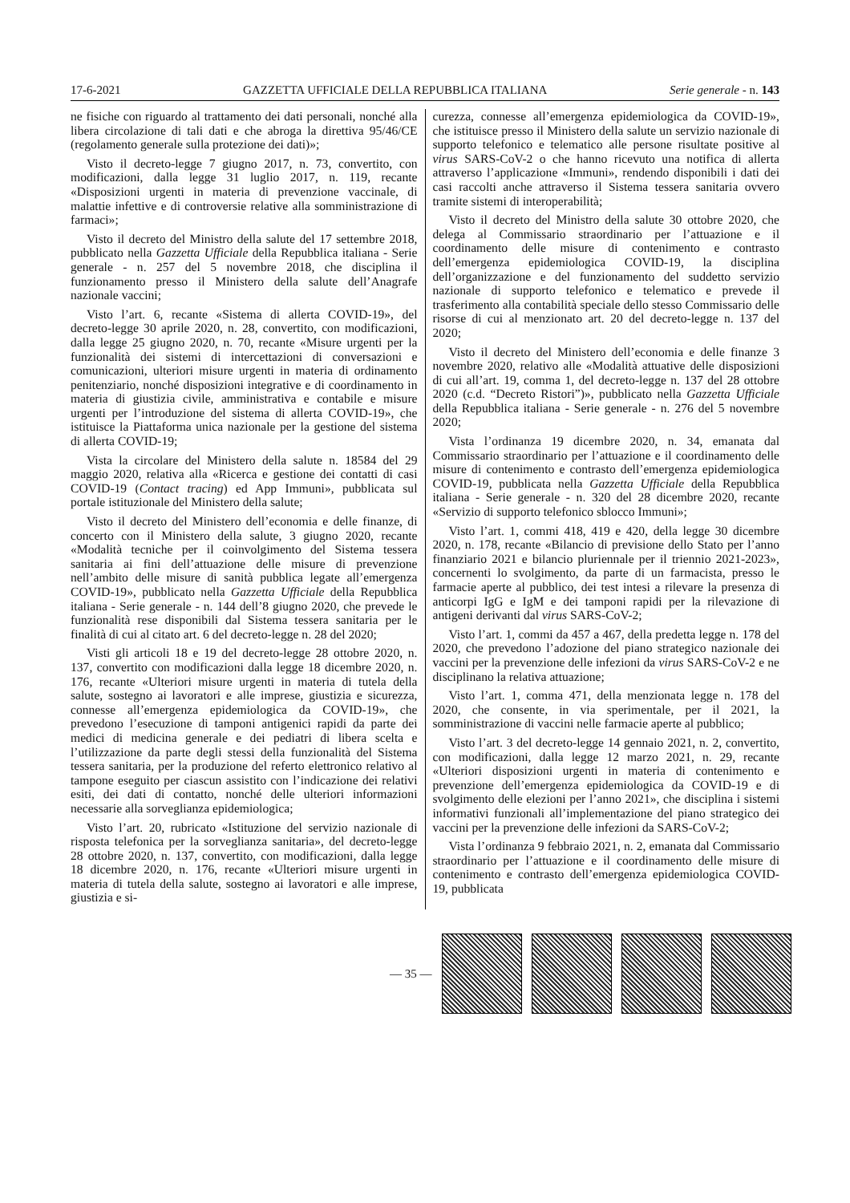17-6-2021 GAZZETTA UFFICIALE DELLA REPUBBLICA ITALIANA Serie generale - n. 143
ne fisiche con riguardo al trattamento dei dati personali, nonché alla libera circolazione di tali dati e che abroga la direttiva 95/46/CE (regolamento generale sulla protezione dei dati)»;
Visto il decreto-legge 7 giugno 2017, n. 73, convertito, con modificazioni, dalla legge 31 luglio 2017, n. 119, recante «Disposizioni urgenti in materia di prevenzione vaccinale, di malattie infettive e di controversie relative alla somministrazione di farmaci»;
Visto il decreto del Ministro della salute del 17 settembre 2018, pubblicato nella Gazzetta Ufficiale della Repubblica italiana - Serie generale - n. 257 del 5 novembre 2018, che disciplina il funzionamento presso il Ministero della salute dell’Anagrafe nazionale vaccini;
Visto l’art. 6, recante «Sistema di allerta COVID-19», del decreto-legge 30 aprile 2020, n. 28, convertito, con modificazioni, dalla legge 25 giugno 2020, n. 70, recante «Misure urgenti per la funzionalità dei sistemi di intercettazioni di conversazioni e comunicazioni, ulteriori misure urgenti in materia di ordinamento penitenziario, nonché disposizioni integrative e di coordinamento in materia di giustizia civile, amministrativa e contabile e misure urgenti per l’introduzione del sistema di allerta COVID-19», che istituisce la Piattaforma unica nazionale per la gestione del sistema di allerta COVID-19;
Vista la circolare del Ministero della salute n. 18584 del 29 maggio 2020, relativa alla «Ricerca e gestione dei contatti di casi COVID-19 (Contact tracing) ed App Immuni», pubblicata sul portale istituzionale del Ministero della salute;
Visto il decreto del Ministero dell’economia e delle finanze, di concerto con il Ministero della salute, 3 giugno 2020, recante «Modalità tecniche per il coinvolgimento del Sistema tessera sanitaria ai fini dell’attuazione delle misure di prevenzione nell’ambito delle misure di sanità pubblica legate all’emergenza COVID-19», pubblicato nella Gazzetta Ufficiale della Repubblica italiana - Serie generale - n. 144 dell’8 giugno 2020, che prevede le funzionalità rese disponibili dal Sistema tessera sanitaria per le finalità di cui al citato art. 6 del decreto-legge n. 28 del 2020;
Visti gli articoli 18 e 19 del decreto-legge 28 ottobre 2020, n. 137, convertito con modificazioni dalla legge 18 dicembre 2020, n. 176, recante «Ulteriori misure urgenti in materia di tutela della salute, sostegno ai lavoratori e alle imprese, giustizia e sicurezza, connesse all’emergenza epidemiologica da COVID-19», che prevedono l’esecuzione di tamponi antigenici rapidi da parte dei medici di medicina generale e dei pediatri di libera scelta e l’utilizzazione da parte degli stessi della funzionalità del Sistema tessera sanitaria, per la produzione del referto elettronico relativo al tampone eseguito per ciascun assistito con l’indicazione dei relativi esiti, dei dati di contatto, nonché delle ulteriori informazioni necessarie alla sorveglianza epidemiologica;
Visto l’art. 20, rubricato «Istituzione del servizio nazionale di risposta telefonica per la sorveglianza sanitaria», del decreto-legge 28 ottobre 2020, n. 137, convertito, con modificazioni, dalla legge 18 dicembre 2020, n. 176, recante «Ulteriori misure urgenti in materia di tutela della salute, sostegno ai lavoratori e alle imprese, giustizia e si-
curezza, connesse all’emergenza epidemiologica da COVID-19», che istituisce presso il Ministero della salute un servizio nazionale di supporto telefonico e telematico alle persone risultate positive al virus SARS-CoV-2 o che hanno ricevuto una notifica di allerta attraverso l’applicazione «Immuni», rendendo disponibili i dati dei casi raccolti anche attraverso il Sistema tessera sanitaria ovvero tramite sistemi di interoperabilità;
Visto il decreto del Ministro della salute 30 ottobre 2020, che delega al Commissario straordinario per l’attuazione e il coordinamento delle misure di contenimento e contrasto dell’emergenza epidemiologica COVID-19, la disciplina dell’organizzazione e del funzionamento del suddetto servizio nazionale di supporto telefonico e telematico e prevede il trasferimento alla contabilità speciale dello stesso Commissario delle risorse di cui al menzionato art. 20 del decreto-legge n. 137 del 2020;
Visto il decreto del Ministero dell’economia e delle finanze 3 novembre 2020, relativo alle «Modalità attuative delle disposizioni di cui all’art. 19, comma 1, del decreto-legge n. 137 del 28 ottobre 2020 (c.d. “Decreto Ristori”)», pubblicato nella Gazzetta Ufficiale della Repubblica italiana - Serie generale - n. 276 del 5 novembre 2020;
Vista l’ordinanza 19 dicembre 2020, n. 34, emanata dal Commissario straordinario per l’attuazione e il coordinamento delle misure di contenimento e contrasto dell’emergenza epidemiologica COVID-19, pubblicata nella Gazzetta Ufficiale della Repubblica italiana - Serie generale - n. 320 del 28 dicembre 2020, recante «Servizio di supporto telefonico sblocco Immuni»;
Visto l’art. 1, commi 418, 419 e 420, della legge 30 dicembre 2020, n. 178, recante «Bilancio di previsione dello Stato per l’anno finanziario 2021 e bilancio pluriennale per il triennio 2021-2023», concernenti lo svolgimento, da parte di un farmacista, presso le farmacie aperte al pubblico, dei test intesi a rilevare la presenza di anticorpi IgG e IgM e dei tamponi rapidi per la rilevazione di antigeni derivanti dal virus SARS-CoV-2;
Visto l’art. 1, commi da 457 a 467, della predetta legge n. 178 del 2020, che prevedono l’adozione del piano strategico nazionale dei vaccini per la prevenzione delle infezioni da virus SARS-CoV-2 e ne disciplinano la relativa attuazione;
Visto l’art. 1, comma 471, della menzionata legge n. 178 del 2020, che consente, in via sperimentale, per il 2021, la somministrazione di vaccini nelle farmacie aperte al pubblico;
Visto l’art. 3 del decreto-legge 14 gennaio 2021, n. 2, convertito, con modificazioni, dalla legge 12 marzo 2021, n. 29, recante «Ulteriori disposizioni urgenti in materia di contenimento e prevenzione dell’emergenza epidemiologica da COVID-19 e di svolgimento delle elezioni per l’anno 2021», che disciplina i sistemi informativi funzionali all’implementazione del piano strategico dei vaccini per la prevenzione delle infezioni da SARS-CoV-2;
Vista l’ordinanza 9 febbraio 2021, n. 2, emanata dal Commissario straordinario per l’attuazione e il coordinamento delle misure di contenimento e contrasto dell’emergenza epidemiologica COVID-19, pubblicata
— 35 —